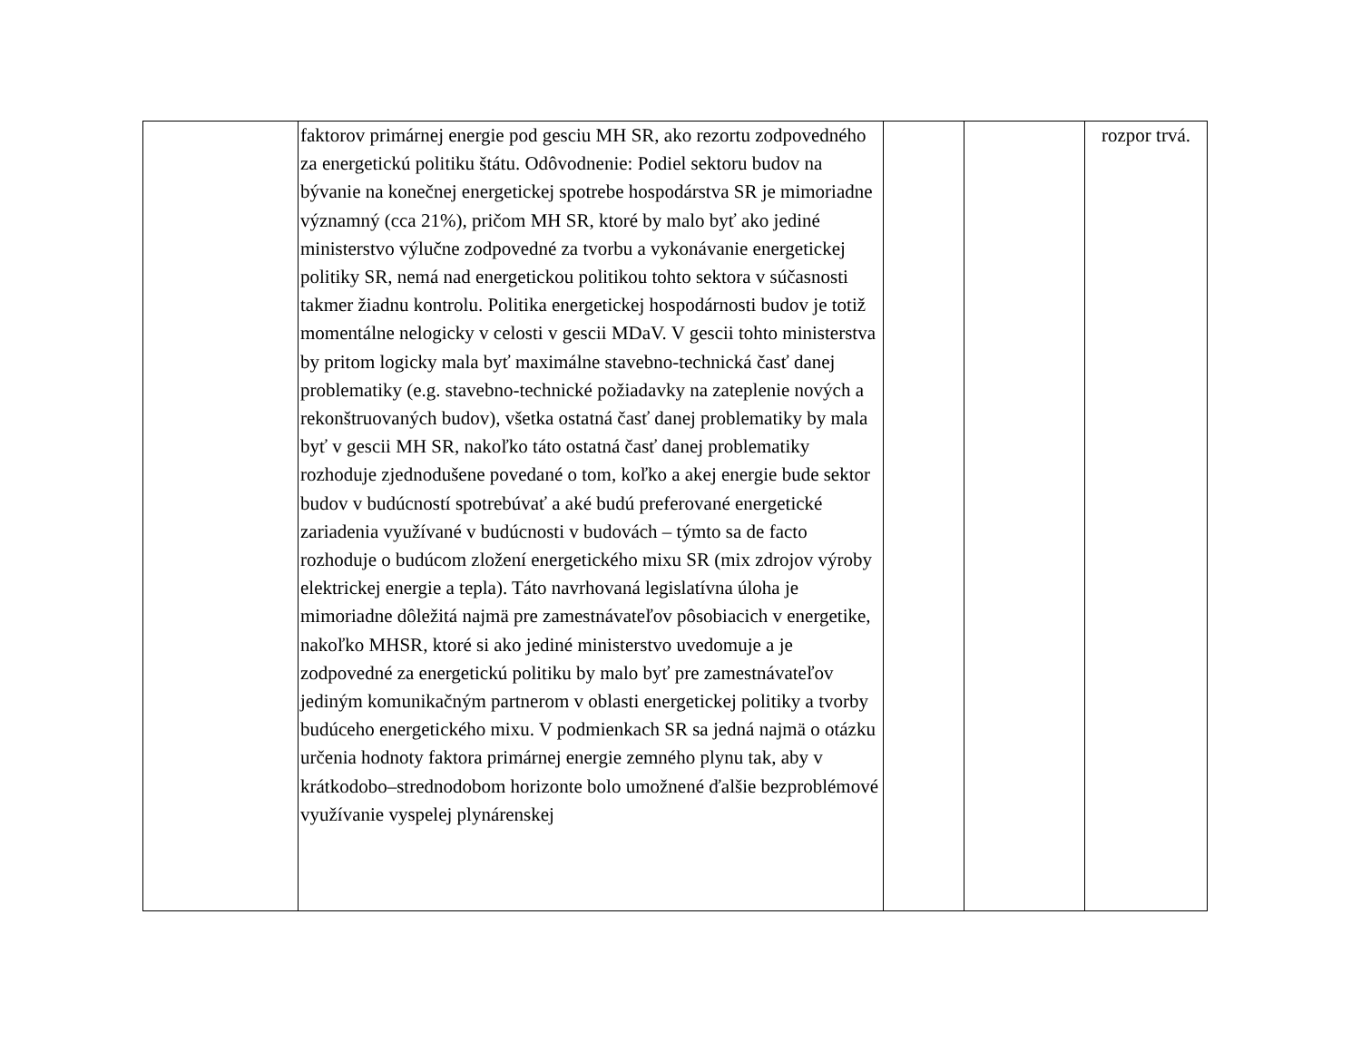| | faktorov primárnej energie pod gesciu MH SR, ako rezortu zodpovedného za energetickú politiku štátu. Odôvodnenie: Podiel sektoru budov na bývanie na konečnej energetickej spotrebe hospodárstva SR je mimoriadne významný (cca 21%), pričom MH SR, ktoré by malo byť ako jediné ministerstvo výlučne zodpovedné za tvorbu a vykonávanie energetickej politiky SR, nemá nad energetickou politikou tohto sektora v súčasnosti takmer žiadnu kontrolu. Politika energetickej hospodárnosti budov je totiž momentálne nelogicky v celosti v gescii MDaV. V gescii tohto ministerstva by pritom logicky mala byť maximálne stavebno-technická časť danej problematiky (e.g. stavebno-technické požiadavky na zateplenie nových a rekonštruovaných budov), všetka ostatná časť danej problematiky by mala byť v gescii MH SR, nakoľko táto ostatná časť danej problematiky rozhoduje zjednodušene povedané o tom, koľko a akej energie bude sektor budov v budúcností spotrebúvať a aké budú preferované energetické zariadenia využívané v budúcnosti v budovách – týmto sa de facto rozhoduje o budúcom zložení energetického mixu SR (mix zdrojov výroby elektrickej energie a tepla). Táto navrhovaná legislatívna úloha je mimoriadne dôležitá najmä pre zamestnávateľov pôsobiacich v energetike, nakoľko MHSR, ktoré si ako jediné ministerstvo uvedomuje a je zodpovedné za energetickú politiku by malo byť pre zamestnávateľov jediným komunikačným partnerom v oblasti energetickej politiky a tvorby budúceho energetického mixu. V podmienkach SR sa jedná najmä o otázku určenia hodnoty faktora primárnej energie zemného plynu tak, aby v krátkodobo–strednodobom horizonte bolo umožnené ďalšie bezproblémové využívanie vyspelej plynárenskej | | | rozpor trvá. |